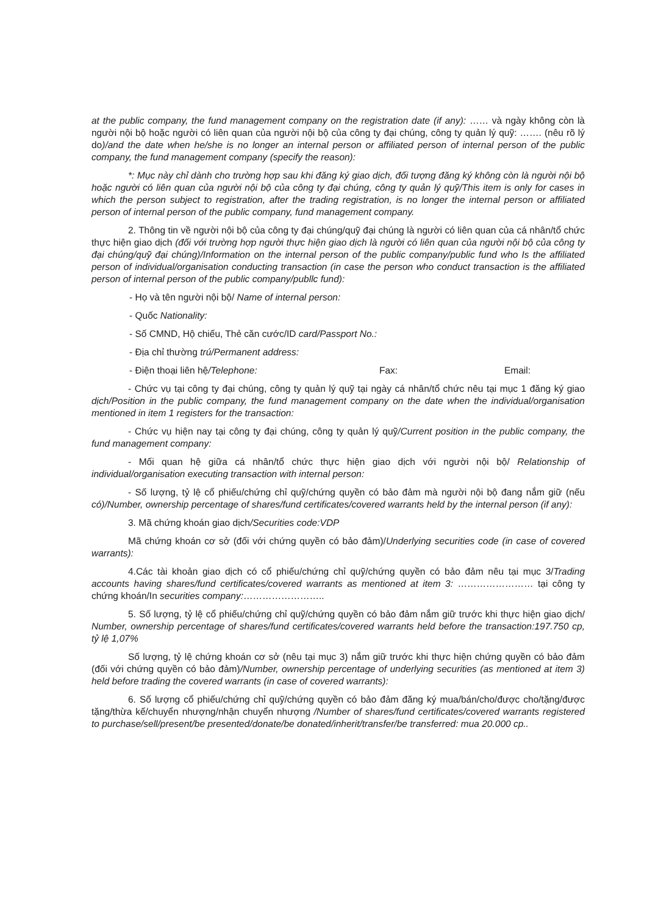at the public company, the fund management company on the registration date (if any): …… và ngày không còn là người nội bộ hoặc người có liên quan của người nội bộ của công ty đại chúng, công ty quản lý quỹ: ……. (nêu rõ lý do)/and the date when he/she is no longer an internal person or affiliated person of internal person of the public company, the fund management company (specify the reason):
*: Mục này chỉ dành cho trường hợp sau khi đăng ký giao dịch, đối tượng đăng ký không còn là người nội bộ hoặc người có liên quan của người nội bộ của công ty đại chúng, công ty quản lý quỹ/This item is only for cases in which the person subject to registration, after the trading registration, is no longer the internal person or affiliated person of internal person of the public company, fund management company.
2. Thông tin về người nội bộ của công ty đại chúng/quỹ đại chúng là người có liên quan của cá nhân/tổ chức thực hiện giao dịch (đối với trường hợp người thực hiện giao dịch là người có liên quan của người nội bộ của công ty đại chúng/quỹ đại chúng)/Information on the internal person of the public company/public fund who Is the affiliated person of individual/organisation conducting transaction (in case the person who conduct transaction is the affiliated person of internal person of the public company/publlc fund):
- Họ và tên người nội bộ/ Name of internal person:
- Quốc Nationality:
- Số CMND, Hộ chiếu, Thẻ căn cước/ID card/Passport No.:
- Địa chỉ thường trú/Permanent address:
- Điện thoại liên hệ/Telephone: Fax: Email:
- Chức vụ tại công ty đại chúng, công ty quản lý quỹ tại ngày cá nhân/tổ chức nêu tại mục 1 đăng ký giao dịch/Position in the public company, the fund management company on the date when the individual/organisation mentioned in item 1 registers for the transaction:
- Chức vụ hiện nay tại công ty đại chúng, công ty quản lý quỹ/Current position in the public company, the fund management company:
- Mối quan hệ giữa cá nhân/tổ chức thực hiện giao dịch với người nội bộ/ Relationship of individual/organisation executing transaction with internal person:
- Số lượng, tỷ lệ cổ phiếu/chứng chỉ quỹ/chứng quyền có bảo đảm mà người nội bộ đang nắm giữ (nếu có)/Number, ownership percentage of shares/fund certificates/covered warrants held by the internal person (if any):
3. Mã chứng khoán giao dịch/Securities code:VDP
Mã chứng khoán cơ sở (đối với chứng quyền có bảo đảm)/Underlying securities code (in case of covered warrants):
4.Các tài khoản giao dịch có cổ phiếu/chứng chỉ quỹ/chứng quyền có bảo đảm nêu tại mục 3/Trading accounts having shares/fund certificates/covered warrants as mentioned at item 3: …………………… tại công ty chứng khoán/In securities company:……………………..
5. Số lượng, tỷ lệ cổ phiếu/chứng chỉ quỹ/chứng quyền có bảo đảm nắm giữ trước khi thực hiện giao dịch/ Number, ownership percentage of shares/fund certificates/covered warrants held before the transaction:197.750 cp, tỷ lệ 1,07%
Số lượng, tỷ lệ chứng khoán cơ sở (nêu tại mục 3) nắm giữ trước khi thực hiện chứng quyền có bảo đảm (đối với chứng quyền có bảo đảm)/Number, ownership percentage of underlying securities (as mentioned at item 3) held before trading the covered warrants (in case of covered warrants):
6. Số lượng cổ phiếu/chứng chỉ quỹ/chứng quyền có bảo đảm đăng ký mua/bán/cho/được cho/tặng/được tặng/thừa kế/chuyển nhượng/nhận chuyển nhượng /Number of shares/fund certificates/covered warrants registered to purchase/sell/present/be presented/donate/be donated/inherit/transfer/be transferred: mua 20.000 cp..